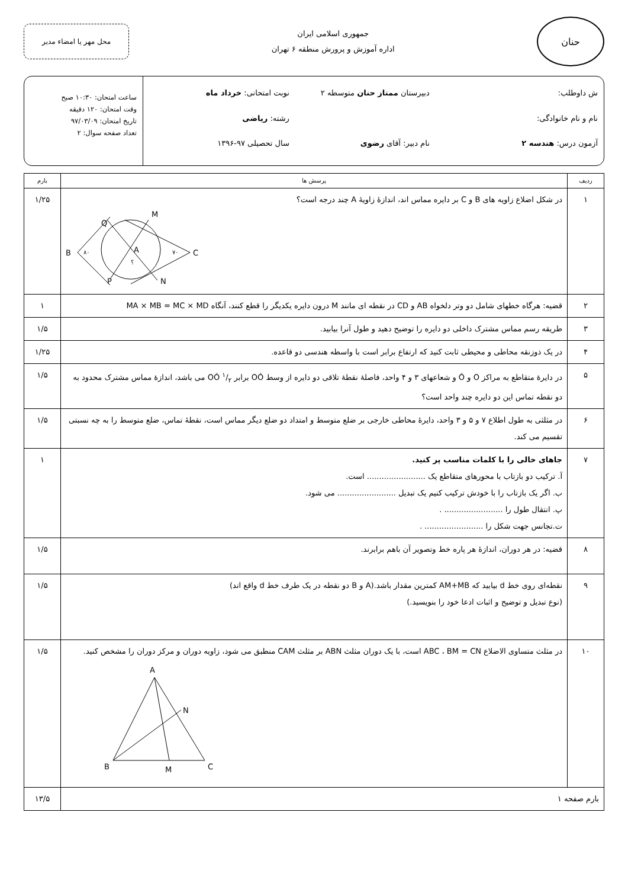حنان
جمهوری اسلامی ایران
اداره آموزش و پرورش منطقه ۶ تهران
محل مهر یا امضاء مدیر
ش داوطلب:
دبیرستان ممتاز حنان متوسطه ۲
نوبت امتحانی: خرداد ماه
نام و نام خانوادگی:
رشته: ریاضی
آزمون درس: هندسه ۲
نام دبیر: آقای رضوی
سال تحصیلی ۹۷-۱۳۹۶
ساعت امتحان: ۱۰:۳۰ صبح
وقت امتحان: ۱۲۰ دقیقه
تاریخ امتحان: ۹۷/۰۳/۰۹
تعداد صفحه سوال: ۲
| ردیف | پرسش ها | بارم |
| --- | --- | --- |
| ۱ | در شکل اضلاع زاویه های B و C بر دایره مماس اند، اندازهٔ زاویهٔ A چند درجه است؟ B C Q M A P N ۸۰ ۷۰ ؟ | ۱/۲۵ |
| ۲ | قضیه: هرگاه خطهای شامل دو وتر دلخواه AB و CD در نقطه ای مانند M درون دایره یکدیگر را قطع کنند، آنگاه MA × MB = MC × MD | ۱ |
| ۳ | طریقه رسم مماس مشترک داخلی دو دایره را توضیح دهید و طول آنرا بیابید. | ۱/۵ |
| ۴ | در یک ذوزنقه محاطی و محیطی ثابت کنید که ارتفاع برابر است با واسطه هندسی دو قاعده. | ۱/۲۵ |
| ۵ | در دایرهٔ متقاطع به مراکز O و Ó و شعاعهای ۳ و ۴ واحد، فاصلهٔ نقطهٔ تلاقی دو دایره از وسط OÓ برابر ۱/۲ OÓ می باشد، اندازهٔ مماس مشترک محدود به دو نقطه تماس این دو دایره چند واحد است؟ | ۱/۵ |
| ۶ | در مثلثی به طول اطلاع ۷ و ۵ و ۳ واحد، دایرهٔ محاطی خارجی بر ضلع متوسط و امتداد دو ضلع دیگر مماس است، نقطهٔ تماس، ضلع متوسط را به چه نسبتی تقسیم می کند. | ۱/۵ |
| ۷ | جاهای خالی را با کلمات مناسب پر کنید. آ. ترکیب دو بازتاب با محورهای متقاطع یک ........................ است. ب. اگر یک بازتاب را با خودش ترکیب کنیم یک تبدیل ........................ می شود. پ. انتقال طول را ........................ . ت.تجانس جهت شکل را ........................ . | ۱ |
| ۸ | قضیه: در هر دوران، اندازهٔ هر پاره خط وتصویر آن باهم برابرند. | ۱/۵ |
| ۹ | نقطه‌ای روی خط d بیابید که AM+MB کمترین مقدار باشد.(A و B دو نقطه در یک طرف خط d واقع اند) (نوع تبدیل و توضیح و اثبات ادعا خود را بنویسید.) | ۱/۵ |
| ۱۰ | در مثلث متساوی الاضلاع ABC ، BM = CN است، با یک دوران مثلث ABN بر مثلث CAM منطبق می شود، زاویه دوران و مرکز دوران را مشخص کنید. A N B C M | ۱/۵ |
| بارم صفحه ۱ | | ۱۳/۵ |